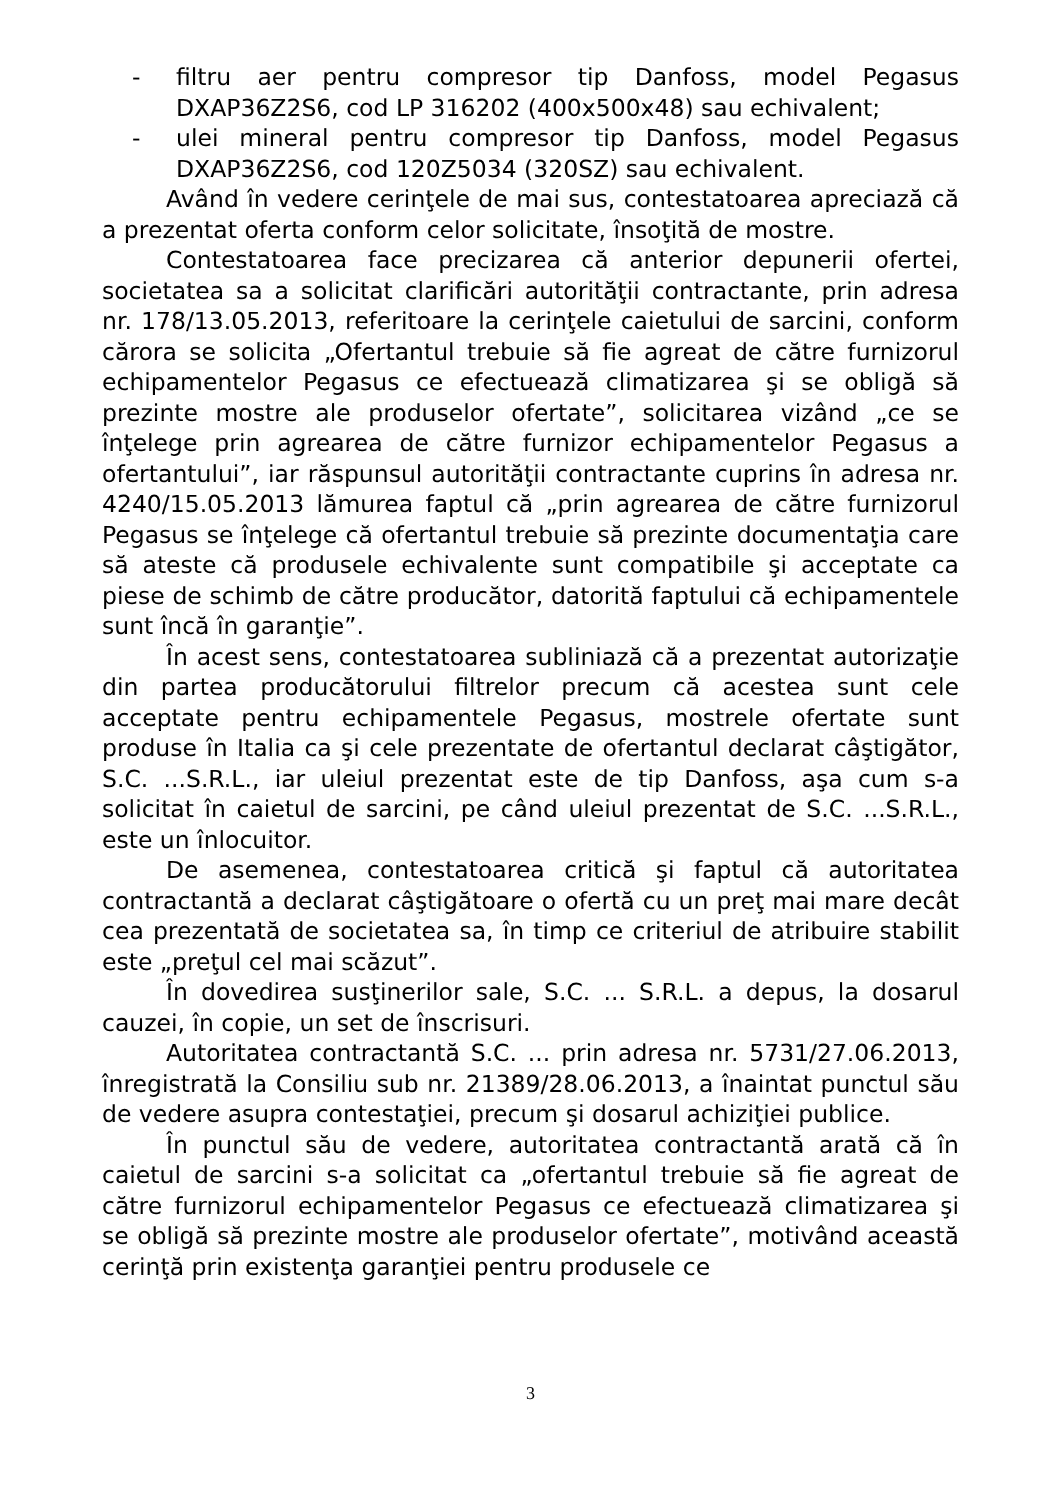- filtru aer pentru compresor tip Danfoss, model Pegasus DXAP36Z2S6, cod LP 316202 (400x500x48) sau echivalent;
- ulei mineral pentru compresor tip Danfoss, model Pegasus DXAP36Z2S6, cod 120Z5034 (320SZ) sau echivalent.
Având în vedere cerinţele de mai sus, contestatoarea apreciază că a prezentat oferta conform celor solicitate, însoţită de mostre.
Contestatoarea face precizarea că anterior depunerii ofertei, societatea sa a solicitat clarificări autorităţii contractante, prin adresa nr. 178/13.05.2013, referitoare la cerinţele caietului de sarcini, conform cărora se solicita „Ofertantul trebuie să fie agreat de către furnizorul echipamentelor Pegasus ce efectuează climatizarea şi se obligă să prezinte mostre ale produselor ofertate”, solicitarea vizând „ce se înţelege prin agrearea de către furnizor echipamentelor Pegasus a ofertantului”, iar răspunsul autorităţii contractante cuprins în adresa nr. 4240/15.05.2013 lămurea faptul că „prin agrearea de către furnizorul Pegasus se înţelege că ofertantul trebuie să prezinte documentaţia care să ateste că produsele echivalente sunt compatibile şi acceptate ca piese de schimb de către producător, datorită faptului că echipamentele sunt încă în garanţie”.
În acest sens, contestatoarea subliniază că a prezentat autorizaţie din partea producătorului filtrelor precum că acestea sunt cele acceptate pentru echipamentele Pegasus, mostrele ofertate sunt produse în Italia ca şi cele prezentate de ofertantul declarat câştigător, S.C. ...S.R.L., iar uleiul prezentat este de tip Danfoss, aşa cum s-a solicitat în caietul de sarcini, pe când uleiul prezentat de S.C. ...S.R.L., este un înlocuitor.
De asemenea, contestatoarea critică şi faptul că autoritatea contractantă a declarat câştigătoare o ofertă cu un preţ mai mare decât cea prezentată de societatea sa, în timp ce criteriul de atribuire stabilit este „preţul cel mai scăzut”.
În dovedirea susţinerilor sale, S.C. ... S.R.L. a depus, la dosarul cauzei, în copie, un set de înscrisuri.
Autoritatea contractantă S.C. ... prin adresa nr. 5731/27.06.2013, înregistrată la Consiliu sub nr. 21389/28.06.2013, a înaintat punctul său de vedere asupra contestaţiei, precum şi dosarul achiziţiei publice.
În punctul său de vedere, autoritatea contractantă arată că în caietul de sarcini s-a solicitat ca „ofertantul trebuie să fie agreat de către furnizorul echipamentelor Pegasus ce efectuează climatizarea şi se obligă să prezinte mostre ale produselor ofertate”, motivând această cerinţă prin existenţa garanţiei pentru produsele ce
3